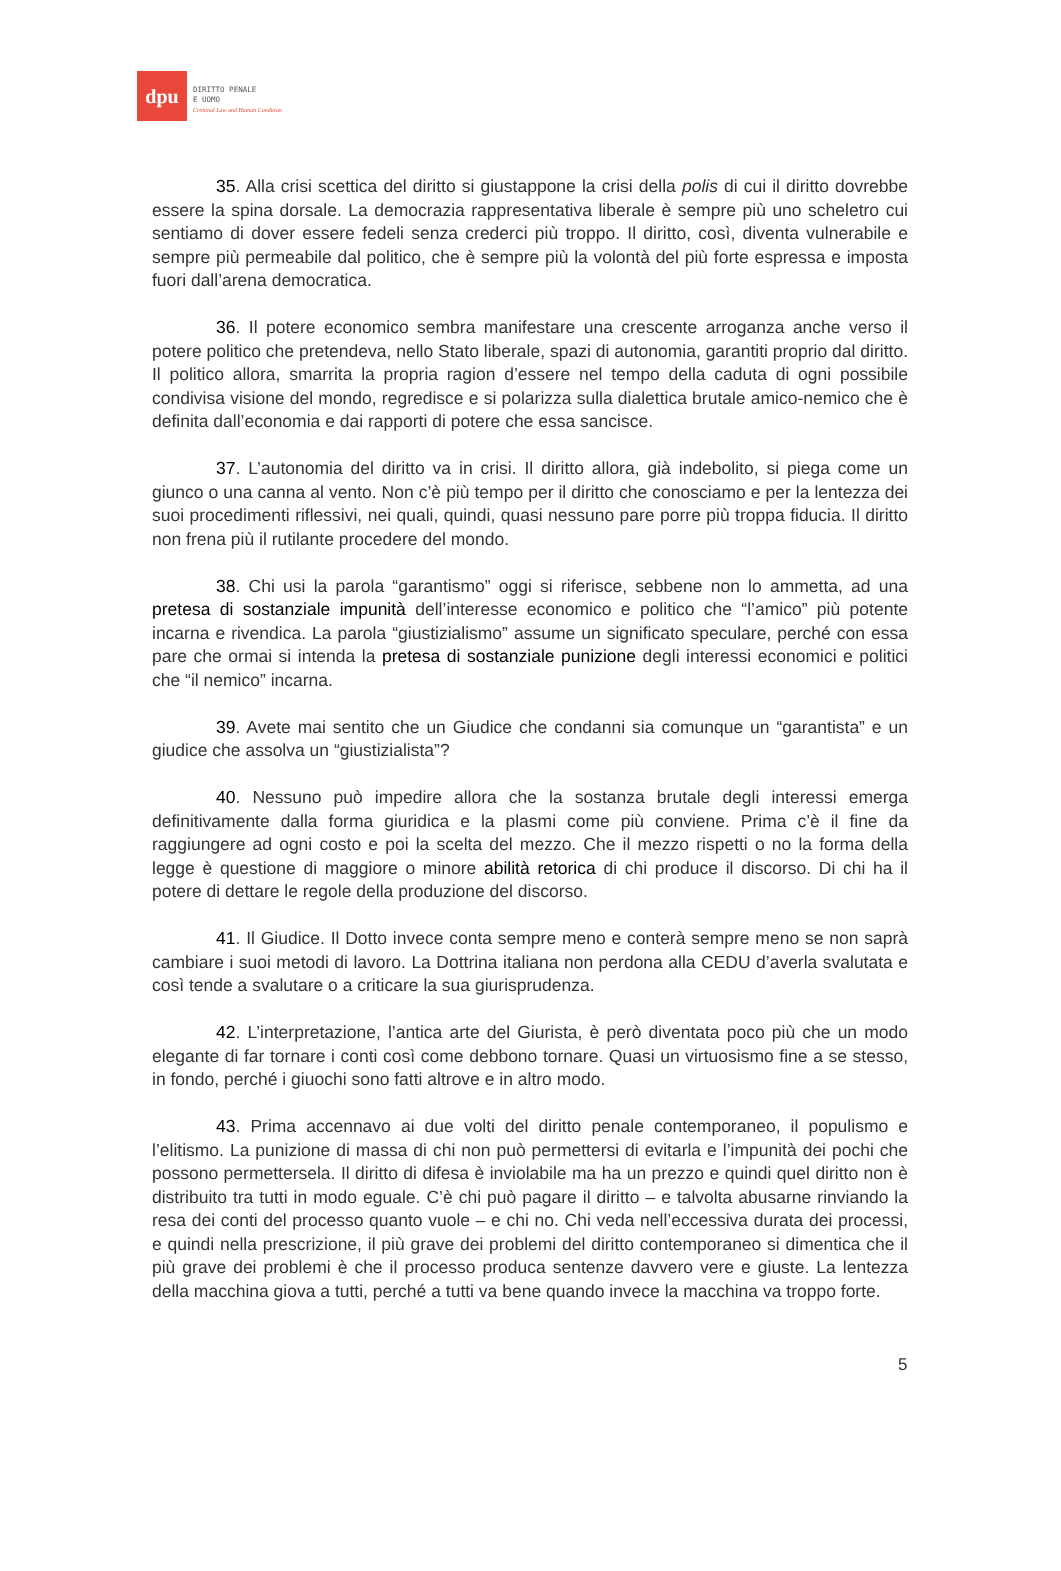dpu
DIRITTO PENALE
E UOMO
Criminal Law and Human Condition
35. Alla crisi scettica del diritto si giustappone la crisi della polis di cui il diritto dovrebbe essere la spina dorsale. La democrazia rappresentativa liberale è sempre più uno scheletro cui sentiamo di dover essere fedeli senza crederci più troppo. Il diritto, così, diventa vulnerabile e sempre più permeabile dal politico, che è sempre più la volontà del più forte espressa e imposta fuori dall’arena democratica.
36. Il potere economico sembra manifestare una crescente arroganza anche verso il potere politico che pretendeva, nello Stato liberale, spazi di autonomia, garantiti proprio dal diritto. Il politico allora, smarrita la propria ragion d’essere nel tempo della caduta di ogni possibile condivisa visione del mondo, regredisce e si polarizza sulla dialettica brutale amico-nemico che è definita dall’economia e dai rapporti di potere che essa sancisce.
37. L’autonomia del diritto va in crisi. Il diritto allora, già indebolito, si piega come un giunco o una canna al vento. Non c’è più tempo per il diritto che conosciamo e per la lentezza dei suoi procedimenti riflessivi, nei quali, quindi, quasi nessuno pare porre più troppa fiducia. Il diritto non frena più il rutilante procedere del mondo.
38. Chi usi la parola “garantismo” oggi si riferisce, sebbene non lo ammetta, ad una pretesa di sostanziale impunità dell’interesse economico e politico che “l’amico” più potente incarna e rivendica. La parola “giustizialismo” assume un significato speculare, perché con essa pare che ormai si intenda la pretesa di sostanziale punizione degli interessi economici e politici che “il nemico” incarna.
39. Avete mai sentito che un Giudice che condanni sia comunque un “garantista” e un giudice che assolva un “giustizialista”?
40. Nessuno può impedire allora che la sostanza brutale degli interessi emerga definitivamente dalla forma giuridica e la plasmi come più conviene. Prima c’è il fine da raggiungere ad ogni costo e poi la scelta del mezzo. Che il mezzo rispetti o no la forma della legge è questione di maggiore o minore abilità retorica di chi produce il discorso. Di chi ha il potere di dettare le regole della produzione del discorso.
41. Il Giudice. Il Dotto invece conta sempre meno e conterà sempre meno se non saprà cambiare i suoi metodi di lavoro. La Dottrina italiana non perdona alla CEDU d’averla svalutata e così tende a svalutare o a criticare la sua giurisprudenza.
42. L’interpretazione, l’antica arte del Giurista, è però diventata poco più che un modo elegante di far tornare i conti così come debbono tornare. Quasi un virtuosismo fine a se stesso, in fondo, perché i giuochi sono fatti altrove e in altro modo.
43. Prima accennavo ai due volti del diritto penale contemporaneo, il populismo e l’elitismo. La punizione di massa di chi non può permettersi di evitarla e l’impunità dei pochi che possono permettersela. Il diritto di difesa è inviolabile ma ha un prezzo e quindi quel diritto non è distribuito tra tutti in modo eguale. C’è chi può pagare il diritto – e talvolta abusarne rinviando la resa dei conti del processo quanto vuole – e chi no. Chi veda nell’eccessiva durata dei processi, e quindi nella prescrizione, il più grave dei problemi del diritto contemporaneo si dimentica che il più grave dei problemi è che il processo produca sentenze davvero vere e giuste. La lentezza della macchina giova a tutti, perché a tutti va bene quando invece la macchina va troppo forte.
5